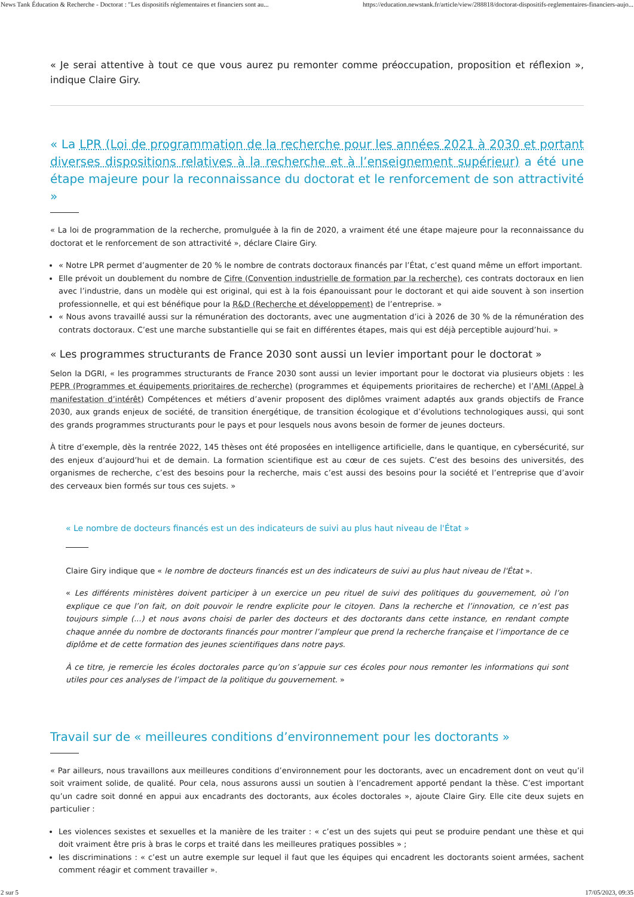News Tank Éducation & Recherche - Doctorat : "Les dispositifs réglementaires et financiers sont au... https://education.newstank.fr/article/view/288818/doctorat-dispositifs-reglementaires-financiers-aujo...
« Je serai attentive à tout ce que vous aurez pu remonter comme préoccupation, proposition et réflexion », indique Claire Giry.
« La LPR (Loi de programmation de la recherche pour les années 2021 à 2030 et portant diverses dispositions relatives à la recherche et à l’enseignement supérieur) a été une étape majeure pour la reconnaissance du doctorat et le renforcement de son attractivité »
« La loi de programmation de la recherche, promulguée à la fin de 2020, a vraiment été une étape majeure pour la reconnaissance du doctorat et le renforcement de son attractivité », déclare Claire Giry.
« Notre LPR permet d’augmenter de 20 % le nombre de contrats doctoraux financés par l’État, c’est quand même un effort important.
Elle prévoit un doublement du nombre de Cifre (Convention industrielle de formation par la recherche), ces contrats doctoraux en lien avec l’industrie, dans un modèle qui est original, qui est à la fois épanouissant pour le doctorant et qui aide souvent à son insertion professionnelle, et qui est bénéfique pour la R&D (Recherche et développement) de l’entreprise. »
« Nous avons travaillé aussi sur la rémunération des doctorants, avec une augmentation d’ici à 2026 de 30 % de la rémunération des contrats doctoraux. C’est une marche substantielle qui se fait en différentes étapes, mais qui est déjà perceptible aujourd’hui. »
« Les programmes structurants de France 2030 sont aussi un levier important pour le doctorat »
Selon la DGRI, « les programmes structurants de France 2030 sont aussi un levier important pour le doctorat via plusieurs objets : les PEPR (Programmes et équipements prioritaires de recherche) (programmes et équipements prioritaires de recherche) et l’AMI (Appel à manifestation d’intérêt) Compétences et métiers d’avenir proposent des diplômes vraiment adaptés aux grands objectifs de France 2030, aux grands enjeux de société, de transition énergétique, de transition écologique et d’évolutions technologiques aussi, qui sont des grands programmes structurants pour le pays et pour lesquels nous avons besoin de former de jeunes docteurs.
À titre d’exemple, dès la rentrée 2022, 145 thèses ont été proposées en intelligence artificielle, dans le quantique, en cybersécurité, sur des enjeux d’aujourd’hui et de demain. La formation scientifique est au cœur de ces sujets. C’est des besoins des universités, des organismes de recherche, c’est des besoins pour la recherche, mais c’est aussi des besoins pour la société et l’entreprise que d’avoir des cerveaux bien formés sur tous ces sujets. »
« Le nombre de docteurs financés est un des indicateurs de suivi au plus haut niveau de l'État »
Claire Giry indique que « le nombre de docteurs financés est un des indicateurs de suivi au plus haut niveau de l'État ».
« Les différents ministères doivent participer à un exercice un peu rituel de suivi des politiques du gouvernement, où l’on explique ce que l’on fait, on doit pouvoir le rendre explicite pour le citoyen. Dans la recherche et l’innovation, ce n’est pas toujours simple (...) et nous avons choisi de parler des docteurs et des doctorants dans cette instance, en rendant compte chaque année du nombre de doctorants financés pour montrer l’ampleur que prend la recherche française et l’importance de ce diplôme et de cette formation des jeunes scientifiques dans notre pays.
À ce titre, je remercie les écoles doctorales parce qu’on s’appuie sur ces écoles pour nous remonter les informations qui sont utiles pour ces analyses de l’impact de la politique du gouvernement. »
Travail sur de « meilleures conditions d’environnement pour les doctorants »
« Par ailleurs, nous travaillons aux meilleures conditions d’environnement pour les doctorants, avec un encadrement dont on veut qu’il soit vraiment solide, de qualité. Pour cela, nous assurons aussi un soutien à l’encadrement apporté pendant la thèse. C’est important qu’un cadre soit donné en appui aux encadrants des doctorants, aux écoles doctorales », ajoute Claire Giry. Elle cite deux sujets en particulier :
Les violences sexistes et sexuelles et la manière de les traiter : « c’est un des sujets qui peut se produire pendant une thèse et qui doit vraiment être pris à bras le corps et traité dans les meilleures pratiques possibles » ;
les discriminations : « c’est un autre exemple sur lequel il faut que les équipes qui encadrent les doctorants soient armées, sachent comment réagir et comment travailler ».
2 sur 5 17/05/2023, 09:35